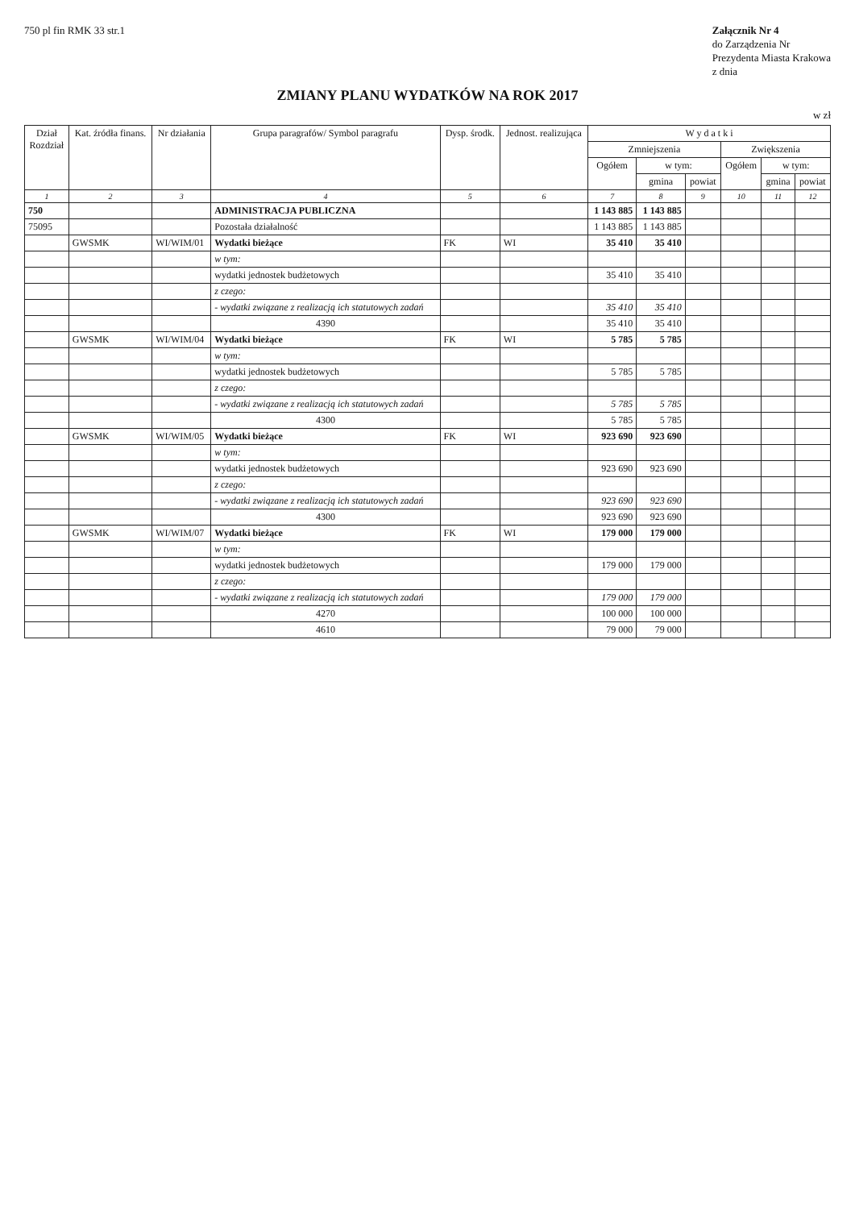750 pl fin RMK 33 str.1
Załącznik Nr 4
do Zarządzenia Nr
Prezydenta Miasta Krakowa
z dnia
ZMIANY PLANU WYDATKÓW NA ROK 2017
w zł
| Dział Rozdział | Kat. źródła finans. | Nr działania | Grupa paragrafów/ Symbol paragrafu | Dysp. środk. | Jednost. realizująca | W y d a t k i | | | | | |
| --- | --- | --- | --- | --- | --- | --- | --- | --- | --- | --- | --- |
| | | | | | | Zmniejszenia | | | Zwiększenia | | |
| | | | | | | Ogółem | w tym: | | Ogółem | w tym: | |
| | | | | | | | gmina | powiat | | gmina | powiat |
| 1 | 2 | 3 | 4 | 5 | 6 | 7 | 8 | 9 | 10 | 11 | 12 |
| 750 | | | ADMINISTRACJA PUBLICZNA | | | 1 143 885 | 1 143 885 | | | | |
| 75095 | | | Pozostała działalność | | | 1 143 885 | 1 143 885 | | | | |
| | GWSMK | WI/WIM/01 | Wydatki bieżące | FK | WI | 35 410 | 35 410 | | | | |
| | | | w tym: | | | | | | | | |
| | | | wydatki jednostek budżetowych | | | 35 410 | 35 410 | | | | |
| | | | z czego: | | | | | | | | |
| | | | - wydatki związane z realizacją ich statutowych zadań | | | 35 410 | 35 410 | | | | |
| | | | 4390 | | | 35 410 | 35 410 | | | | |
| | GWSMK | WI/WIM/04 | Wydatki bieżące | FK | WI | 5 785 | 5 785 | | | | |
| | | | w tym: | | | | | | | | |
| | | | wydatki jednostek budżetowych | | | 5 785 | 5 785 | | | | |
| | | | z czego: | | | | | | | | |
| | | | - wydatki związane z realizacją ich statutowych zadań | | | 5 785 | 5 785 | | | | |
| | | | 4300 | | | 5 785 | 5 785 | | | | |
| | GWSMK | WI/WIM/05 | Wydatki bieżące | FK | WI | 923 690 | 923 690 | | | | |
| | | | w tym: | | | | | | | | |
| | | | wydatki jednostek budżetowych | | | 923 690 | 923 690 | | | | |
| | | | z czego: | | | | | | | | |
| | | | - wydatki związane z realizacją ich statutowych zadań | | | 923 690 | 923 690 | | | | |
| | | | 4300 | | | 923 690 | 923 690 | | | | |
| | GWSMK | WI/WIM/07 | Wydatki bieżące | FK | WI | 179 000 | 179 000 | | | | |
| | | | w tym: | | | | | | | | |
| | | | wydatki jednostek budżetowych | | | 179 000 | 179 000 | | | | |
| | | | z czego: | | | | | | | | |
| | | | - wydatki związane z realizacją ich statutowych zadań | | | 179 000 | 179 000 | | | | |
| | | | 4270 | | | 100 000 | 100 000 | | | | |
| | | | 4610 | | | 79 000 | 79 000 | | | | |